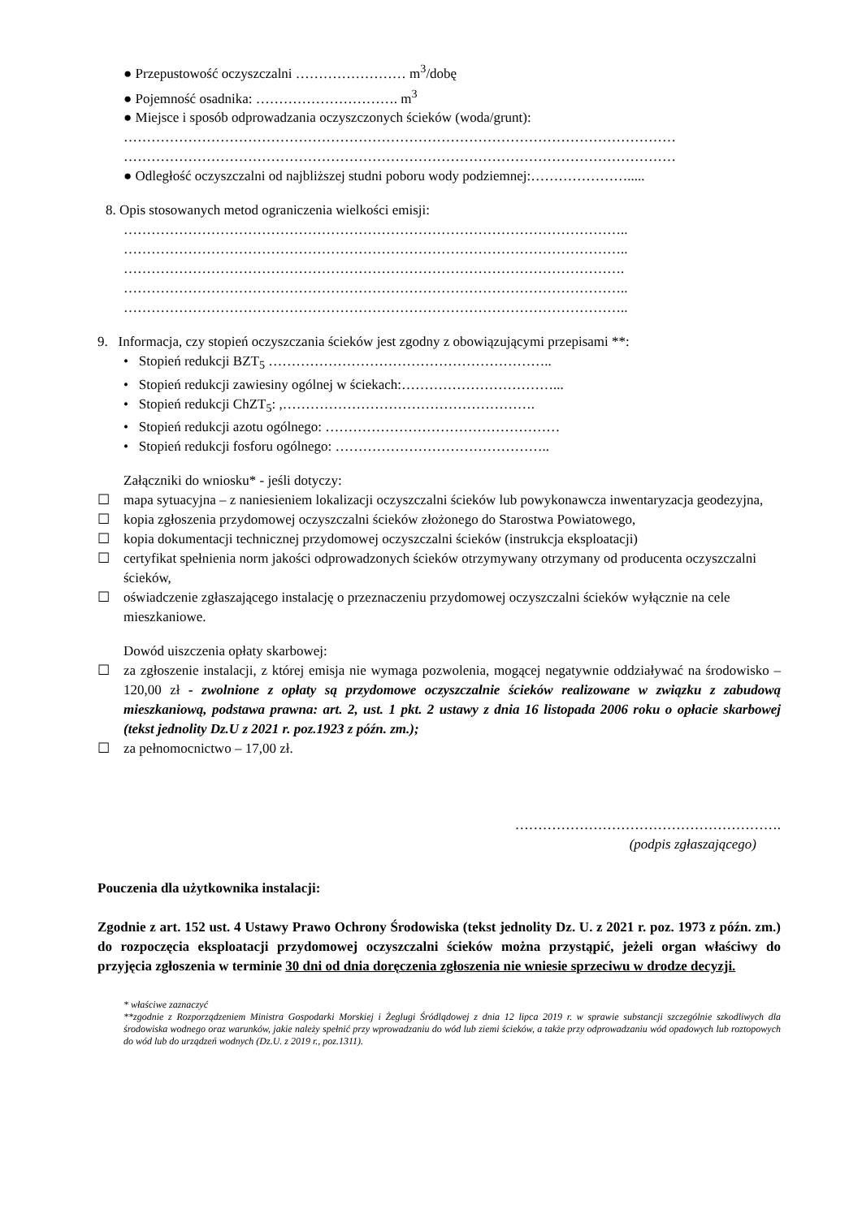● Przepustowość oczyszczalni …………………… m<sup>3</sup>/dobę
● Pojemność osadnika: …………………………. m<sup>3</sup>
● Miejsce i sposób odprowadzania oczyszczonych ścieków (woda/grunt):
…………………………………………………………………………………………………………
…………………………………………………………………………………………………………
● Odległość oczyszczalni od najbliższej studni poboru wody podziemnej:………………….....
8. Opis stosowanych metod ograniczenia wielkości emisji:
………………………………………………………………………………………………..
………………………………………………………………………………………………..
……………………………………………………………………………………………….
………………………………………………………………………………………………..
………………………………………………………………………………………………..
9. Informacja, czy stopień oczyszczania ścieków jest zgodny z obowiązującymi przepisami **:
• Stopień redukcji BZT<sub>5</sub> ……………………………………………………..
• Stopień redukcji zawiesiny ogólnej w ściekach:……………………………...
• Stopień redukcji ChZT<sub>5</sub>: ,……………………………………………….
• Stopień redukcji azotu ogólnego: ……………………………………………
• Stopień redukcji fosforu ogólnego: ………………………………………..
Załączniki do wniosku* - jeśli dotyczy:
☐ mapa sytuacyjna – z naniesieniem lokalizacji oczyszczalni ścieków lub powykonawcza inwentaryzacja geodezyjna,
☐ kopia zgłoszenia przydomowej oczyszczalni ścieków złożonego do Starostwa Powiatowego,
☐ kopia dokumentacji technicznej przydomowej oczyszczalni ścieków (instrukcja eksploatacji)
☐ certyfikat spełnienia norm jakości odprowadzonych ścieków otrzymywany otrzymany od producenta oczyszczalni ścieków,
☐ oświadczenie zgłaszającego instalację o przeznaczeniu przydomowej oczyszczalni ścieków wyłącznie na cele mieszkaniowe.
Dowód uiszczenia opłaty skarbowej:
☐ za zgłoszenie instalacji, z której emisja nie wymaga pozwolenia, mogącej negatywnie oddziaływać na środowisko – 120,00 zł - zwolnione z opłaty są przydomowe oczyszczalnie ścieków realizowane w związku z zabudową mieszkaniową, podstawa prawna: art. 2, ust. 1 pkt. 2 ustawy z dnia 16 listopada 2006 roku o opłacie skarbowej (tekst jednolity Dz.U z 2021 r. poz.1923 z późn. zm.);
☐ za pełnomocnictwo – 17,00 zł.
………………………………………………….
(podpis zgłaszającego)
Pouczenia dla użytkownika instalacji:
Zgodnie z art. 152 ust. 4 Ustawy Prawo Ochrony Środowiska (tekst jednolity Dz. U. z 2021 r. poz. 1973 z późn. zm.) do rozpoczęcia eksploatacji przydomowej oczyszczalni ścieków można przystąpić, jeżeli organ właściwy do przyjęcia zgłoszenia w terminie 30 dni od dnia doręczenia zgłoszenia nie wniesie sprzeciwu w drodze decyzji.
* właściwe zaznaczyć
**zgodnie z Rozporządzeniem Ministra Gospodarki Morskiej i Żeglugi Śródlądowej z dnia 12 lipca 2019 r. w sprawie substancji szczególnie szkodliwych dla środowiska wodnego oraz warunków, jakie należy spełnić przy wprowadzaniu do wód lub ziemi ścieków, a także przy odprowadzaniu wód opadowych lub roztopowych do wód lub do urządzeń wodnych (Dz.U. z 2019 r., poz.1311).